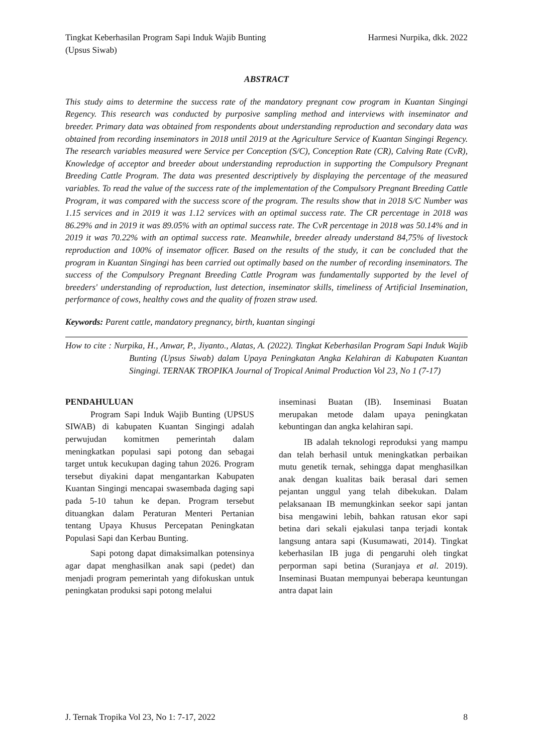Tingkat Keberhasilan Program Sapi Induk Wajib Bunting (Upsus Siwab)
Harmesi Nurpika, dkk. 2022
ABSTRACT
This study aims to determine the success rate of the mandatory pregnant cow program in Kuantan Singingi Regency. This research was conducted by purposive sampling method and interviews with inseminator and breeder. Primary data was obtained from respondents about understanding reproduction and secondary data was obtained from recording inseminators in 2018 until 2019 at the Agriculture Service of Kuantan Singingi Regency. The research variables measured were Service per Conception (S/C), Conception Rate (CR), Calving Rate (CvR), Knowledge of acceptor and breeder about understanding reproduction in supporting the Compulsory Pregnant Breeding Cattle Program. The data was presented descriptively by displaying the percentage of the measured variables. To read the value of the success rate of the implementation of the Compulsory Pregnant Breeding Cattle Program, it was compared with the success score of the program. The results show that in 2018 S/C Number was 1.15 services and in 2019 it was 1.12 services with an optimal success rate. The CR percentage in 2018 was 86.29% and in 2019 it was 89.05% with an optimal success rate. The CvR percentage in 2018 was 50.14% and in 2019 it was 70.22% with an optimal success rate. Meanwhile, breeder already understand 84,75% of livestock reproduction and 100% of insemator officer. Based on the results of the study, it can be concluded that the program in Kuantan Singingi has been carried out optimally based on the number of recording inseminators. The success of the Compulsory Pregnant Breeding Cattle Program was fundamentally supported by the level of breeders' understanding of reproduction, lust detection, inseminator skills, timeliness of Artificial Insemination, performance of cows, healthy cows and the quality of frozen straw used.
Keywords: Parent cattle, mandatory pregnancy, birth, kuantan singingi
How to cite : Nurpika, H., Anwar, P., Jiyanto., Alatas, A. (2022). Tingkat Keberhasilan Program Sapi Induk Wajib Bunting (Upsus Siwab) dalam Upaya Peningkatan Angka Kelahiran di Kabupaten Kuantan Singingi. TERNAK TROPIKA Journal of Tropical Animal Production Vol 23, No 1 (7-17)
PENDAHULUAN
Program Sapi Induk Wajib Bunting (UPSUS SIWAB) di kabupaten Kuantan Singingi adalah perwujudan komitmen pemerintah dalam meningkatkan populasi sapi potong dan sebagai target untuk kecukupan daging tahun 2026. Program tersebut diyakini dapat mengantarkan Kabupaten Kuantan Singingi mencapai swasembada daging sapi pada 5-10 tahun ke depan. Program tersebut dituangkan dalam Peraturan Menteri Pertanian tentang Upaya Khusus Percepatan Peningkatan Populasi Sapi dan Kerbau Bunting.
Sapi potong dapat dimaksimalkan potensinya agar dapat menghasilkan anak sapi (pedet) dan menjadi program pemerintah yang difokuskan untuk peningkatan produksi sapi potong melalui
inseminasi Buatan (IB). Inseminasi Buatan merupakan metode dalam upaya peningkatan kebuntingan dan angka kelahiran sapi.
IB adalah teknologi reproduksi yang mampu dan telah berhasil untuk meningkatkan perbaikan mutu genetik ternak, sehingga dapat menghasilkan anak dengan kualitas baik berasal dari semen pejantan unggul yang telah dibekukan. Dalam pelaksanaan IB memungkinkan seekor sapi jantan bisa mengawini lebih, bahkan ratusan ekor sapi betina dari sekali ejakulasi tanpa terjadi kontak langsung antara sapi (Kusumawati, 2014). Tingkat keberhasilan IB juga di pengaruhi oleh tingkat perporman sapi betina (Suranjaya et al. 2019). Inseminasi Buatan mempunyai beberapa keuntungan antra dapat lain
J. Ternak Tropika Vol 23, No 1: 7-17, 2022 8